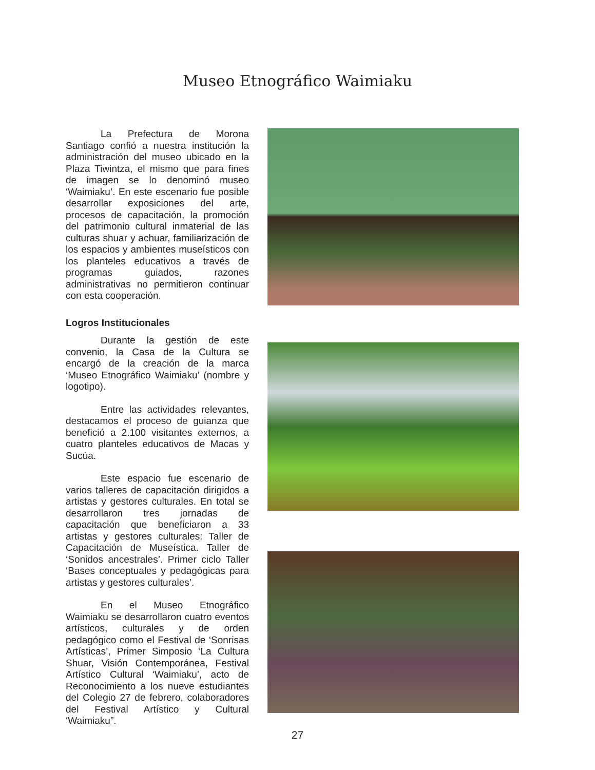Museo Etnográfico Waimiaku
La Prefectura de Morona Santiago confió a nuestra institución la administración del museo ubicado en la Plaza Tiwintza, el mismo que para fines de imagen se lo denominó museo ‘Waimiaku’. En este escenario fue posible desarrollar exposiciones del arte, procesos de capacitación, la promoción del patrimonio cultural inmaterial de las culturas shuar y achuar, familiarización de los espacios y ambientes museísticos con los planteles educativos a través de programas guiados, razones administrativas no permitieron continuar con esta cooperación.
Logros Institucionales
Durante la gestión de este convenio, la Casa de la Cultura se encargó de la creación de la marca ‘Museo Etnográfico Waimiaku’ (nombre y logotipo).
Entre las actividades relevantes, destacamos el proceso de guianza que benefició a 2.100 visitantes externos, a cuatro planteles educativos de Macas y Sucúa.
Este espacio fue escenario de varios talleres de capacitación dirigidos a artistas y gestores culturales. En total se desarrollaron tres jornadas de capacitación que beneficiaron a 33 artistas y gestores culturales: Taller de Capacitación de Museística. Taller de ‘Sonidos ancestrales’. Primer ciclo Taller ‘Bases conceptuales y pedagógicas para artistas y gestores culturales’.
En el Museo Etnográfico Waimiaku se desarrollaron cuatro eventos artísticos, culturales y de orden pedagógico como el Festival de ‘Sonrisas Artísticas’, Primer Simposio ‘La Cultura Shuar, Visión Contemporánea, Festival Artístico Cultural ‘Waimiaku’, acto de Reconocimiento a los nueve estudiantes del Colegio 27 de febrero, colaboradores del Festival Artístico y Cultural ‘Waimiaku”.
27